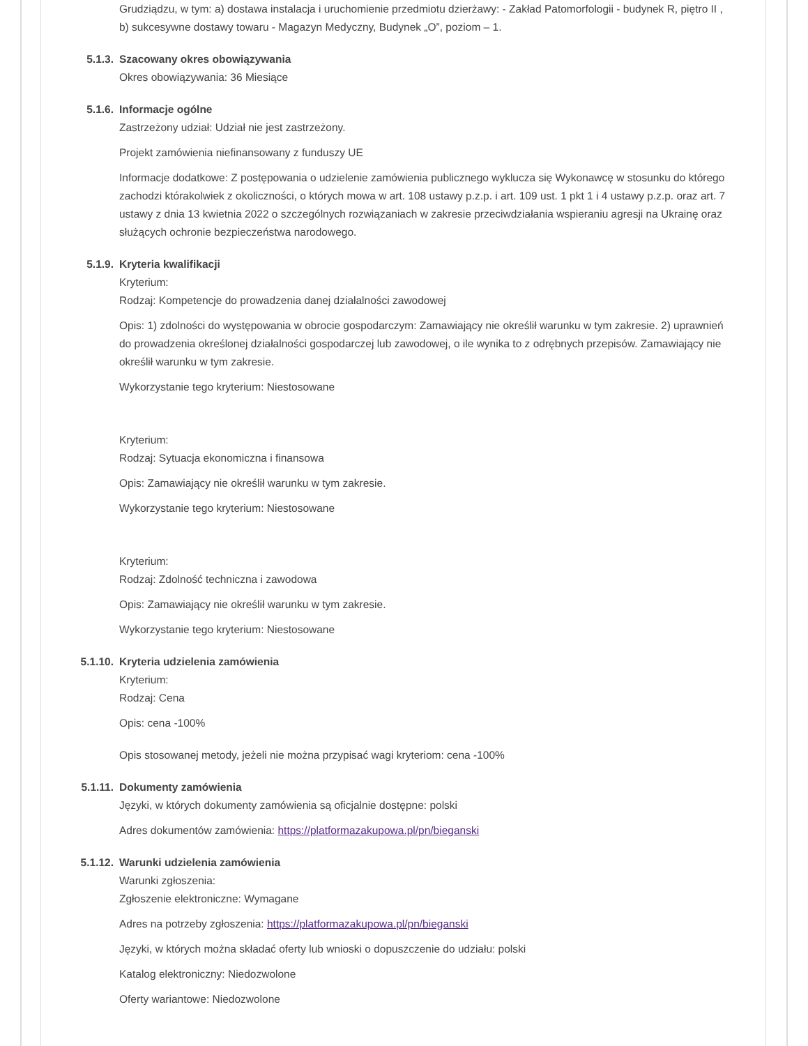Grudziądzu, w tym: a) dostawa instalacja i uruchomienie przedmiotu dzierżawy: - Zakład Patomorfologii - budynek R, piętro II , b) sukcesywne dostawy towaru - Magazyn Medyczny, Budynek „O”, poziom – 1.
5.1.3. Szacowany okres obowiązywania
Okres obowiązywania: 36 Miesiące
5.1.6. Informacje ogólne
Zastrzeżony udział: Udział nie jest zastrzeżony.
Projekt zamówienia niefinansowany z funduszy UE
Informacje dodatkowe: Z postępowania o udzielenie zamówienia publicznego wyklucza się Wykonawcę w stosunku do którego zachodzi którakolwiek z okoliczności, o których mowa w art. 108 ustawy p.z.p. i art. 109 ust. 1 pkt 1 i 4 ustawy p.z.p. oraz art. 7 ustawy z dnia 13 kwietnia 2022 o szczególnych rozwiązaniach w zakresie przeciwdziałania wspieraniu agresji na Ukrainę oraz służących ochronie bezpieczeństwa narodowego.
5.1.9. Kryteria kwalifikacji
Kryterium:
Rodzaj: Kompetencje do prowadzenia danej działalności zawodowej
Opis: 1) zdolności do występowania w obrocie gospodarczym: Zamawiający nie określił warunku w tym zakresie. 2) uprawnień do prowadzenia określonej działalności gospodarczej lub zawodowej, o ile wynika to z odrębnych przepisów. Zamawiający nie określił warunku w tym zakresie.
Wykorzystanie tego kryterium: Niestosowane
Kryterium:
Rodzaj: Sytuacja ekonomiczna i finansowa
Opis: Zamawiający nie określił warunku w tym zakresie.
Wykorzystanie tego kryterium: Niestosowane
Kryterium:
Rodzaj: Zdolność techniczna i zawodowa
Opis: Zamawiający nie określił warunku w tym zakresie.
Wykorzystanie tego kryterium: Niestosowane
5.1.10. Kryteria udzielenia zamówienia
Kryterium:
Rodzaj: Cena
Opis: cena -100%
Opis stosowanej metody, jeżeli nie można przypisać wagi kryteriom: cena -100%
5.1.11. Dokumenty zamówienia
Języki, w których dokumenty zamówienia są oficjalnie dostępne: polski
Adres dokumentów zamówienia: https://platformazakupowa.pl/pn/bieganski
5.1.12. Warunki udzielenia zamówienia
Warunki zgłoszenia:
Zgłoszenie elektroniczne: Wymagane
Adres na potrzeby zgłoszenia: https://platformazakupowa.pl/pn/bieganski
Języki, w których można składać oferty lub wnioski o dopuszczenie do udziału: polski
Katalog elektroniczny: Niedozwolone
Oferty wariantowe: Niedozwolone